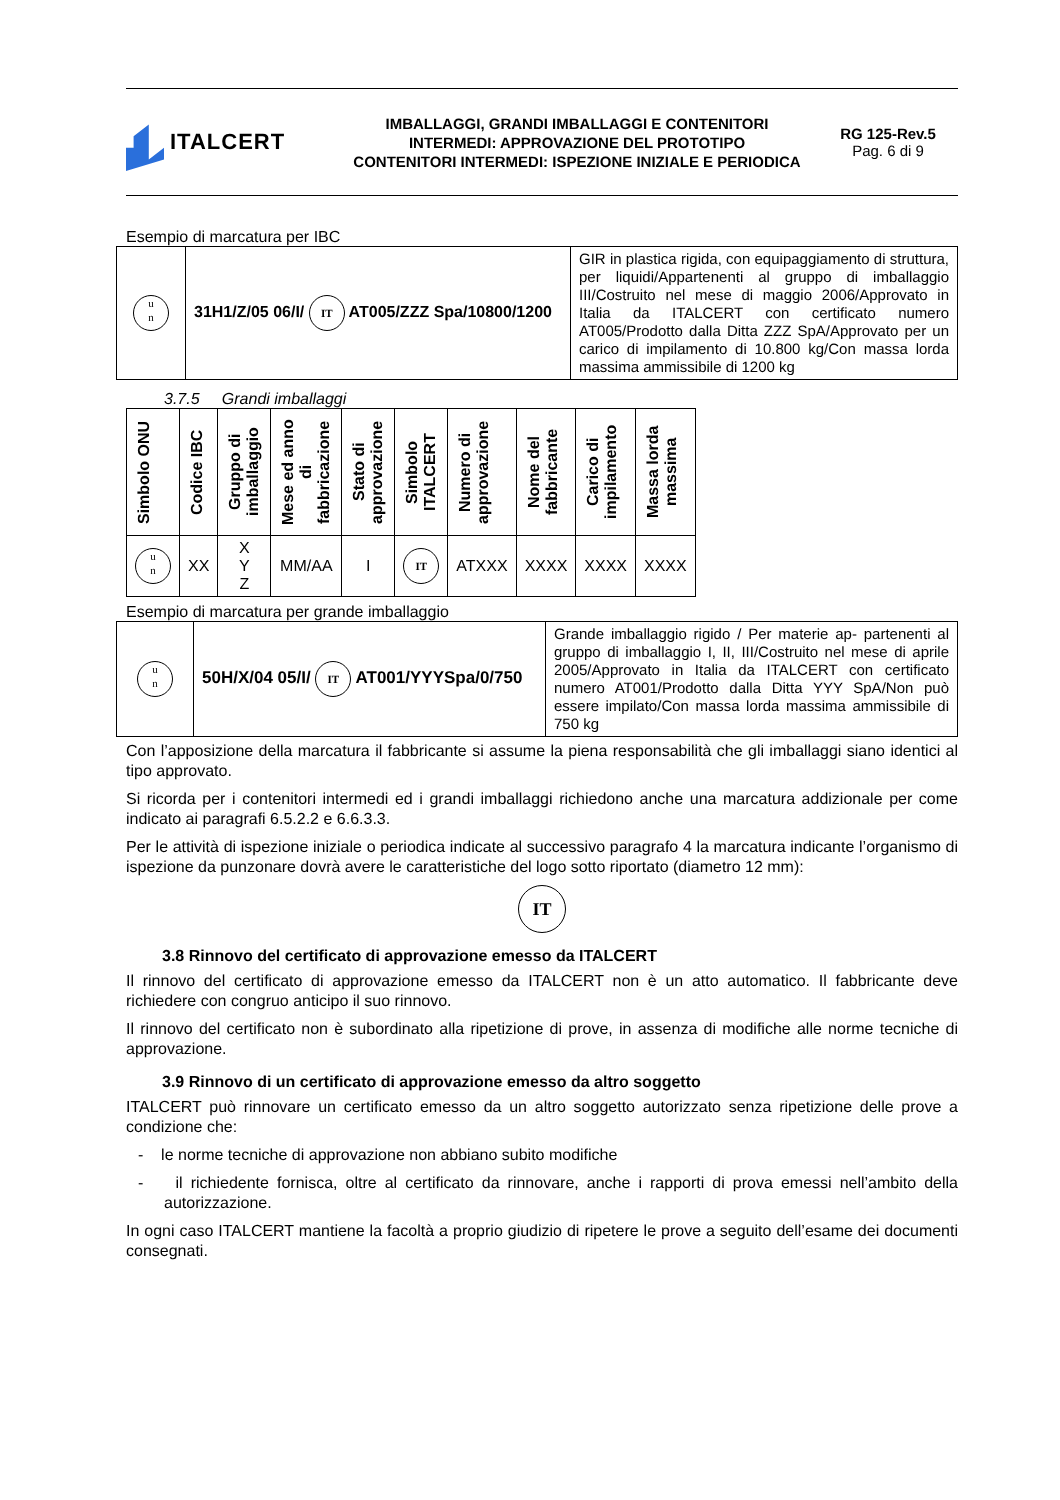ITALCERT
IMBALLAGGI, GRANDI IMBALLAGGI E CONTENITORI
INTERMEDI: APPROVAZIONE DEL PROTOTIPO
CONTENITORI INTERMEDI: ISPEZIONE INIZIALE E PERIODICA
RG 125-Rev.5
Pag. 6 di 9
Esempio di marcatura per IBC
| u n | 31H1/Z/05 06/I/ IT AT005/ZZZ Spa/10800/1200 | GIR in plastica rigida, con equipaggiamento di struttura, per liquidi/Appartenenti al gruppo di imballaggio III/Costruito nel mese di maggio 2006/Approvato in Italia da ITALCERT con certificato numero AT005/Prodotto dalla Ditta ZZZ SpA/Approvato per un carico di impilamento di 10.800 kg/Con massa lorda massima ammissibile di 1200 kg |
3.7.5 Grandi imballaggi
| Simbolo ONU | Codice IBC | Gruppo di imballaggio | Mese ed anno di fabbricazione | Stato di approvazione | Simbolo ITALCERT | Numero di approvazione | Nome del fabbricante | Carico di impilamento | Massa lorda massima |
| --- | --- | --- | --- | --- | --- | --- | --- | --- | --- |
| u n | XX | X Y Z | MM/AA | I | IT | ATXXX | XXXX | XXXX | XXXX |
Esempio di marcatura per grande imballaggio
| u n | 50H/X/04 05/I/ IT AT001/YYYSpa/0/750 | Grande imballaggio rigido / Per materie ap- partenenti al gruppo di imballaggio I, II, III/Costruito nel mese di aprile 2005/Approvato in Italia da ITALCERT con certificato numero AT001/Prodotto dalla Ditta YYY SpA/Non può essere impilato/Con massa lorda massima ammissibile di 750 kg |
Con l’apposizione della marcatura il fabbricante si assume la piena responsabilità che gli imballaggi siano identici al tipo approvato.
Si ricorda per i contenitori intermedi ed i grandi imballaggi richiedono anche una marcatura addizionale per come indicato ai paragrafi 6.5.2.2 e 6.6.3.3.
Per le attività di ispezione iniziale o periodica indicate al successivo paragrafo 4 la marcatura indicante l’organismo di ispezione da punzonare dovrà avere le caratteristiche del logo sotto riportato (diametro 12 mm):
IT
3.8 Rinnovo del certificato di approvazione emesso da ITALCERT
Il rinnovo del certificato di approvazione emesso da ITALCERT non è un atto automatico. Il fabbricante deve richiedere con congruo anticipo il suo rinnovo.
Il rinnovo del certificato non è subordinato alla ripetizione di prove, in assenza di modifiche alle norme tecniche di approvazione.
3.9 Rinnovo di un certificato di approvazione emesso da altro soggetto
ITALCERT può rinnovare un certificato emesso da un altro soggetto autorizzato senza ripetizione delle prove a condizione che:
- le norme tecniche di approvazione non abbiano subito modifiche
- il richiedente fornisca, oltre al certificato da rinnovare, anche i rapporti di prova emessi nell’ambito della autorizzazione.
In ogni caso ITALCERT mantiene la facoltà a proprio giudizio di ripetere le prove a seguito dell’esame dei documenti consegnati.